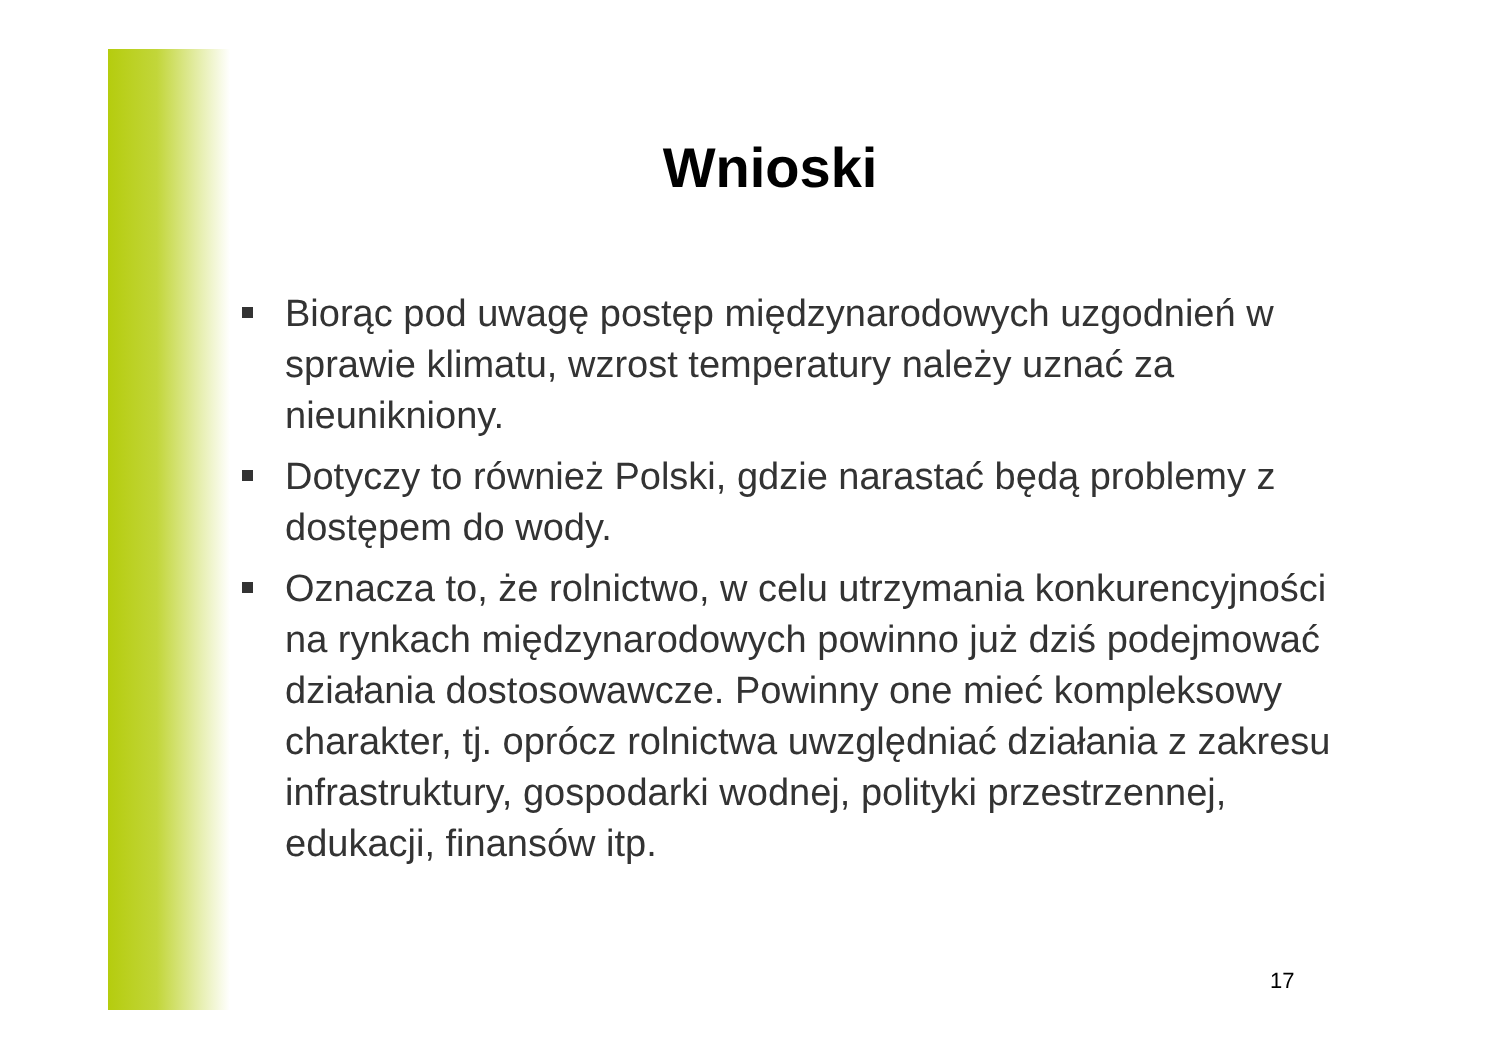Wnioski
Biorąc pod uwagę postęp międzynarodowych uzgodnień w sprawie klimatu, wzrost temperatury należy uznać za nieunikniony.
Dotyczy to również Polski, gdzie narastać będą problemy z dostępem do wody.
Oznacza to, że rolnictwo, w celu utrzymania konkurencyjności na rynkach międzynarodowych powinno już dziś podejmować działania dostosowawcze. Powinny one mieć kompleksowy charakter, tj. oprócz rolnictwa uwzględniać działania z zakresu infrastruktury, gospodarki wodnej, polityki przestrzennej, edukacji, finansów itp.
17